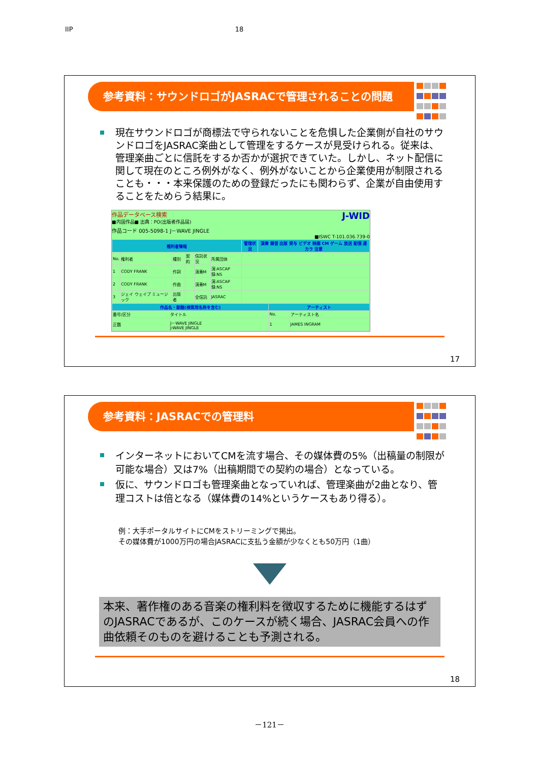IIP 18
参考資料：サウンドロゴがJASRACで管理されることの問題
現在サウンドロゴが商標法で守られないことを危惧した企業側が自社のサウンドロゴをJASRAC楽曲として管理をするケースが見受けられる。従来は、管理楽曲ごとに信託をするか否かが選択できていた。しかし、ネット配信に関して現在のところ例外がなく、例外がないことから企業使用が制限されることも・・・本来保護のための登録だったにも関わらず、企業が自由使用することをためらう結果に。
作品データベース検索 J-WID
■内国作品■ 出典：PO(出版者作品届)
作品コード 005-5098-1 J－WAVE JINGLE
■ISWC T-101.036.739-0
| 権利者情報 | | | | | | 管理状況 | 演奏 録音 出版 貸与 ビデオ 映画 CM ゲーム 放送 配信 通カラ 注意 |
| --- | --- | --- | --- | --- | --- | --- | --- |
| No. | 権利者 | 種別 | 契約 | 信託状況 | 所属団体 | | |
| 1 | CODY FRANK | 作詞 | | 演奏M | 演:ASCAP 録:NS | | |
| 2 | CODY FRANK | 作曲 | | 演奏M | 演:ASCAP 録:NS | | |
| 3 | ジェイ ウェイブ ミュージック | 出版者 | | 全信託 | JASRAC | | |
| 作品名・副題(検索用名称を含む) | | アーティスト | |
| --- | --- | --- | --- |
| 番号/区分 | タイトル | No. | アーティスト名 |
| 正題 | J－WAVE JINGLE J-WAVE JINGLE | 1 | JAMES INGRAM |
17
参考資料：JASRACでの管理料
インターネットにおいてCMを流す場合、その媒体費の5%（出稿量の制限が可能な場合）又は7%（出稿期間での契約の場合）となっている。
仮に、サウンドロゴも管理楽曲となっていれば、管理楽曲が2曲となり、管理コストは倍となる（媒体費の14%というケースもあり得る）。
例：大手ポータルサイトにCMをストリーミングで掲出。
その媒体費が1000万円の場合JASRACに支払う金額が少なくとも50万円（1曲）
本来、著作権のある音楽の権利料を徴収するために機能するはずのJASRACであるが、このケースが続く場合、JASRAC会員への作曲依頼そのものを避けることも予測される。
18
－121－